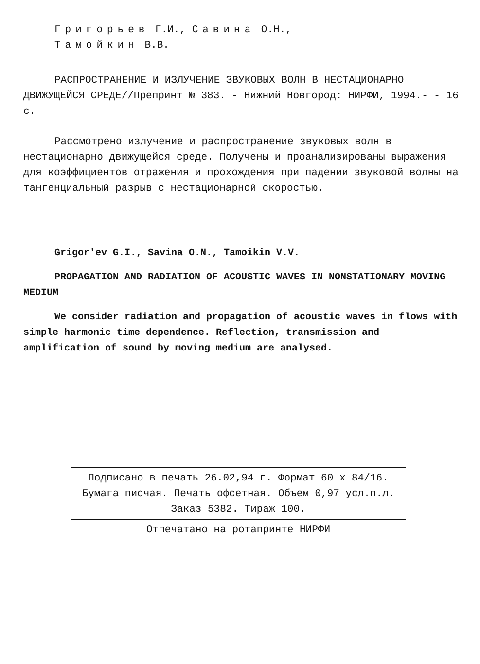Григорьев Г.И., Савина О.Н.,
Тамойкин В.В.
РАСПРОСТРАНЕНИЕ И ИЗЛУЧЕНИЕ ЗВУКОВЫХ ВОЛН В НЕСТАЦИОНАРНО ДВИЖУЩЕЙСЯ СРЕДЕ//Препринт № 383. - Нижний Новгород: НИРФИ, 1994.- - 16 с.
Рассмотрено излучение и распространение звуковых волн в нестационарно движущейся среде. Получены и проанализированы выражения для коэффициентов отражения и прохождения при падении звуковой волны на тангенциальный разрыв с нестационарной скоростью.
Grigor'ev G.I., Savina O.N., Tamoikin V.V.
PROPAGATION AND RADIATION OF ACOUSTIC WAVES IN NONSTATIONARY MOVING MEDIUM
We consider radiation and propagation of acoustic waves in flows with simple harmonic time dependence. Reflection, transmission and amplification of sound by moving medium are analysed.
Подписано в печать 26.02,94 г. Формат 60 х 84/16.
Бумага писчая. Печать офсетная. Объем 0,97 усл.п.л.
Заказ 5382. Тираж 100.
Отпечатано на ротапринте НИРФИ